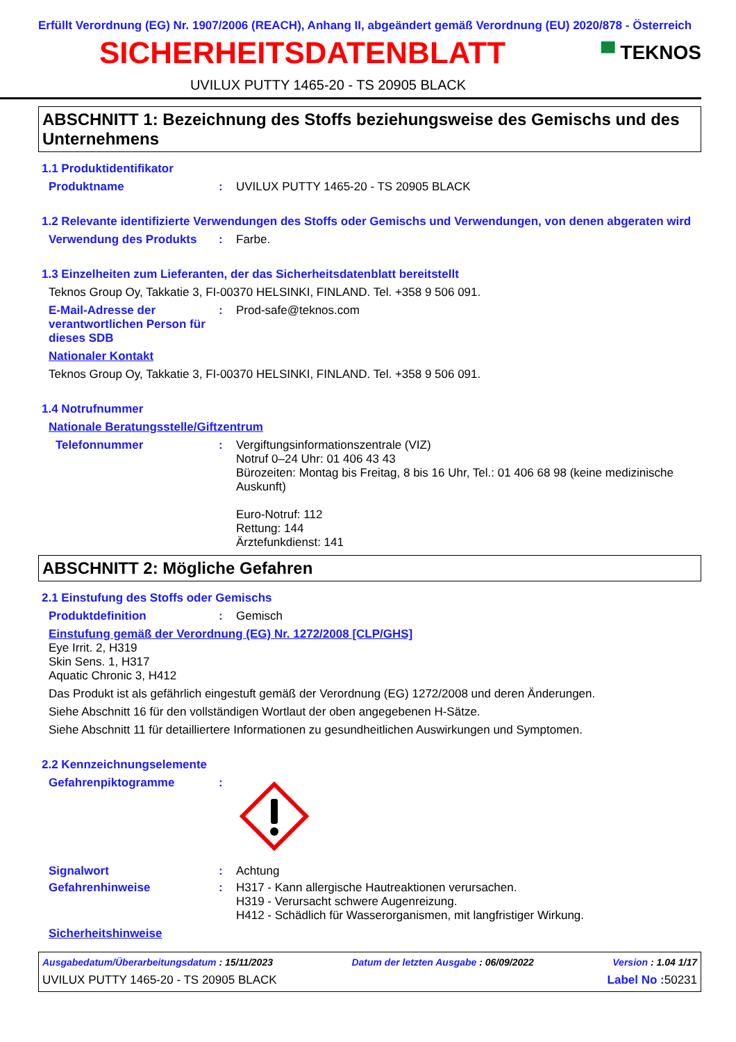Erfüllt Verordnung (EG) Nr. 1907/2006 (REACH), Anhang II, abgeändert gemäß Verordnung (EU) 2020/878 - Österreich
SICHERHEITSDATENBLATT
▀ TEKNOS
UVILUX PUTTY 1465-20 - TS 20905 BLACK
ABSCHNITT 1: Bezeichnung des Stoffs beziehungsweise des Gemischs und des Unternehmens
1.1 Produktidentifikator
Produktname : UVILUX PUTTY 1465-20 - TS 20905 BLACK
1.2 Relevante identifizierte Verwendungen des Stoffs oder Gemischs und Verwendungen, von denen abgeraten wird
Verwendung des Produkts : Farbe.
1.3 Einzelheiten zum Lieferanten, der das Sicherheitsdatenblatt bereitstellt
Teknos Group Oy, Takkatie 3, FI-00370 HELSINKI, FINLAND. Tel. +358 9 506 091.
E-Mail-Adresse der verantwortlichen Person für dieses SDB
: Prod-safe@teknos.com
Nationaler Kontakt
Teknos Group Oy, Takkatie 3, FI-00370 HELSINKI, FINLAND. Tel. +358 9 506 091.
1.4 Notrufnummer
Nationale Beratungsstelle/Giftzentrum
Telefonnummer : Vergiftungsinformationszentrale (VIZ)
Notruf 0–24 Uhr: 01 406 43 43
Bürozeiten: Montag bis Freitag, 8 bis 16 Uhr, Tel.: 01 406 68 98 (keine medizinische Auskunft)
Euro-Notruf: 112
Rettung: 144
Ärztefunkdienst: 141
ABSCHNITT 2: Mögliche Gefahren
2.1 Einstufung des Stoffs oder Gemischs
Produktdefinition : Gemisch
Einstufung gemäß der Verordnung (EG) Nr. 1272/2008 [CLP/GHS]
Eye Irrit. 2, H319
Skin Sens. 1, H317
Aquatic Chronic 3, H412
Das Produkt ist als gefährlich eingestuft gemäß der Verordnung (EG) 1272/2008 und deren Änderungen.
Siehe Abschnitt 16 für den vollständigen Wortlaut der oben angegebenen H-Sätze.
Siehe Abschnitt 11 für detailliertere Informationen zu gesundheitlichen Auswirkungen und Symptomen.
2.2 Kennzeichnungselemente
Gefahrenpiktogramme :
Signalwort : Achtung
Gefahrenhinweise : H317 - Kann allergische Hautreaktionen verursachen.
H319 - Verursacht schwere Augenreizung.
H412 - Schädlich für Wasserorganismen, mit langfristiger Wirkung.
Sicherheitshinweise
Ausgabedatum/Überarbeitungsdatum : 15/11/2023 Datum der letzten Ausgabe : 06/09/2022 Version : 1.04 1/17
UVILUX PUTTY 1465-20 - TS 20905 BLACK Label No : 50231